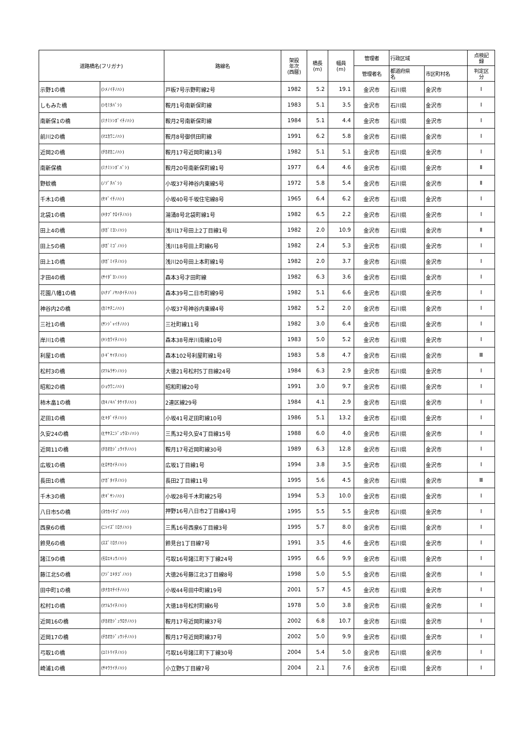| 道路橋名(フリガナ) | | 路線名 | 架設 年次 (西暦) | 橋長 (m) | 幅員 (m) | 管理者 | 行政区域 | | 点検記 録 |
| --- | --- | --- | --- | --- | --- | --- | --- | --- | --- |
| | | | | | | 管理者名 | 都道府県 名 | 市区町村名 | 判定区 分 |
| 示野1の橋 | (ｼﾒﾉｲﾁﾉﾊｼ) | 戸板7号示野町線2号 | 1982 | 5.2 | 19.1 | 金沢市 | 石川県 | 金沢市 | Ⅰ |
| しもみた橋 | (ｼﾓﾐﾀﾊﾞｼ) | 鞍月1号南新保町線 | 1983 | 5.1 | 3.5 | 金沢市 | 石川県 | 金沢市 | Ⅰ |
| 南新保1の橋 | (ﾐﾅﾐｼﾝﾎﾞｲﾁﾉﾊｼ) | 鞍月2号南新保町線 | 1984 | 5.1 | 4.4 | 金沢市 | 石川県 | 金沢市 | Ⅰ |
| 前川2の橋 | (ﾏｴｶﾜﾆﾉﾊｼ) | 鞍月8号御供田町線 | 1991 | 6.2 | 5.8 | 金沢市 | 石川県 | 金沢市 | Ⅰ |
| 近岡2の橋 | (ﾁｶｵｶﾆﾉﾊｼ) | 鞍月17号近岡町線13号 | 1982 | 5.1 | 5.1 | 金沢市 | 石川県 | 金沢市 | Ⅰ |
| 南新保橋 | (ﾐﾅﾐｼﾝﾎﾞﾊﾞｼ) | 鞍月20号南新保町線1号 | 1977 | 6.4 | 4.6 | 金沢市 | 石川県 | 金沢市 | Ⅱ |
| 野蚊橋 | (ﾉｿﾞﾁﾊﾞｼ) | 小坂37号神谷内東線5号 | 1972 | 5.8 | 5.4 | 金沢市 | 石川県 | 金沢市 | Ⅱ |
| 千木1の橋 | (ｾｷﾞｲﾁﾉﾊｼ) | 小坂40号千坂住宅線8号 | 1965 | 6.4 | 6.2 | 金沢市 | 石川県 | 金沢市 | Ⅰ |
| 北袋1の橋 | (ｷﾀﾌﾞｸﾛｲﾁﾉﾊｼ) | 湯涌8号北袋町線1号 | 1982 | 6.5 | 2.2 | 金沢市 | 石川県 | 金沢市 | Ⅰ |
| 田上4の橋 | (ﾀｶﾞﾐﾖﾝﾉﾊｼ) | 浅川17号田上2丁目線1号 | 1982 | 2.0 | 10.9 | 金沢市 | 石川県 | 金沢市 | Ⅱ |
| 田上5の橋 | (ﾀｶﾞﾐｺﾞﾉﾊｼ) | 浅川18号田上町線6号 | 1982 | 2.4 | 5.3 | 金沢市 | 石川県 | 金沢市 | Ⅰ |
| 田上1の橋 | (ﾀｶﾞﾐｲﾁﾉﾊｼ) | 浅川20号田上本町線1号 | 1982 | 2.0 | 3.7 | 金沢市 | 石川県 | 金沢市 | Ⅰ |
| 才田4の橋 | (ｻｲﾀﾞﾖﾝﾉﾊｼ) | 森本3号才田町線 | 1982 | 6.3 | 3.6 | 金沢市 | 石川県 | 金沢市 | Ⅰ |
| 花園八幡1の橋 | (ﾊﾅｿﾞﾉﾔﾊﾀｲﾁﾉﾊｼ) | 森本39号二日市町線9号 | 1982 | 5.1 | 6.6 | 金沢市 | 石川県 | 金沢市 | Ⅰ |
| 神谷内2の橋 | (ｶﾐﾔﾁﾆﾉﾊｼ) | 小坂37号神谷内東線4号 | 1982 | 5.2 | 2.0 | 金沢市 | 石川県 | 金沢市 | Ⅰ |
| 三社1の橋 | (ｻﾝｼﾞｬｲﾁﾉﾊｼ) | 三社町線11号 | 1982 | 3.0 | 6.4 | 金沢市 | 石川県 | 金沢市 | Ⅰ |
| 岸川1の橋 | (ｷｼｶﾜｲﾁﾉﾊｼ) | 森本38号岸川南線10号 | 1983 | 5.0 | 5.2 | 金沢市 | 石川県 | 金沢市 | Ⅰ |
| 利屋1の橋 | (ﾄｷﾞﾔｲﾁﾉﾊｼ) | 森本102号利屋町線1号 | 1983 | 5.8 | 4.7 | 金沢市 | 石川県 | 金沢市 | Ⅲ |
| 松村3の橋 | (ﾏﾂﾑﾗｻﾝﾉﾊｼ) | 大徳21号松村5丁目線24号 | 1984 | 6.3 | 2.9 | 金沢市 | 石川県 | 金沢市 | Ⅰ |
| 昭和2の橋 | (ｼｮｳﾜﾆﾉﾊｼ) | 昭和町線20号 | 1991 | 3.0 | 9.7 | 金沢市 | 石川県 | 金沢市 | Ⅰ |
| 柿木畠1の橋 | (ｶｷﾉｷﾊﾞﾀｹｲﾁﾉﾊｼ) | 2連区線29号 | 1984 | 4.1 | 2.9 | 金沢市 | 石川県 | 金沢市 | Ⅰ |
| 疋田1の橋 | (ﾋｷﾀﾞｲﾁﾉﾊｼ) | 小坂41号疋田町線10号 | 1986 | 5.1 | 13.2 | 金沢市 | 石川県 | 金沢市 | Ⅰ |
| 久安24の橋 | (ﾋｻﾔｽﾆｼﾞｭｳﾖﾝﾉﾊｼ) | 三馬32号久安4丁目線15号 | 1988 | 6.0 | 4.0 | 金沢市 | 石川県 | 金沢市 | Ⅰ |
| 近岡11の橋 | (ﾁｶｵｶｼﾞｭｳｲﾁﾉﾊｼ) | 鞍月17号近岡町線30号 | 1989 | 6.3 | 12.8 | 金沢市 | 石川県 | 金沢市 | Ⅰ |
| 広坂1の橋 | (ﾋﾛｻｶｲﾁﾉﾊｼ) | 広坂1丁目線1号 | 1994 | 3.8 | 3.5 | 金沢市 | 石川県 | 金沢市 | Ⅰ |
| 長田1の橋 | (ﾅｶﾞﾀｲﾁﾉﾊｼ) | 長田2丁目線11号 | 1995 | 5.6 | 4.5 | 金沢市 | 石川県 | 金沢市 | Ⅲ |
| 千木3の橋 | (ｾｷﾞｻﾝﾉﾊｼ) | 小坂28号千木町線25号 | 1994 | 5.3 | 10.0 | 金沢市 | 石川県 | 金沢市 | Ⅰ |
| 八日市5の橋 | (ﾖｳｶｲﾁｺﾞﾉﾊｼ) | 押野16号八日市2丁目線43号 | 1995 | 5.5 | 5.5 | 金沢市 | 石川県 | 金沢市 | Ⅰ |
| 西泉6の橋 | (ﾆｼｲｽﾞﾐﾛｸﾉﾊｼ) | 三馬16号西泉6丁目線3号 | 1995 | 5.7 | 8.0 | 金沢市 | 石川県 | 金沢市 | Ⅰ |
| 鈴見6の橋 | (ｽｽﾞﾐﾛｸﾉﾊｼ) | 鈴見台1丁目線7号 | 1991 | 3.5 | 4.6 | 金沢市 | 石川県 | 金沢市 | Ⅰ |
| 諸江9の橋 | (ﾓﾛｴｷｭｳﾉﾊｼ) | 弓取16号諸江町下丁線24号 | 1995 | 6.6 | 9.9 | 金沢市 | 石川県 | 金沢市 | Ⅰ |
| 藤江北5の橋 | (ﾌｼﾞｴｷﾀｺﾞﾉﾊｼ) | 大徳26号藤江北3丁目線8号 | 1998 | 5.0 | 5.5 | 金沢市 | 石川県 | 金沢市 | Ⅰ |
| 田中町1の橋 | (ﾀﾅｶﾏﾁｲﾁﾉﾊｼ) | 小坂44号田中町線19号 | 2001 | 5.7 | 4.5 | 金沢市 | 石川県 | 金沢市 | Ⅰ |
| 松村1の橋 | (ﾏﾂﾑﾗｲﾁﾉﾊｼ) | 大徳18号松村町線6号 | 1978 | 5.0 | 3.8 | 金沢市 | 石川県 | 金沢市 | Ⅰ |
| 近岡16の橋 | (ﾁｶｵｶｼﾞｭｳﾛｸﾉﾊｼ) | 鞍月17号近岡町線37号 | 2002 | 6.8 | 10.7 | 金沢市 | 石川県 | 金沢市 | Ⅰ |
| 近岡17の橋 | (ﾁｶｵｶｼﾞｭｳｼﾁﾉﾊｼ) | 鞍月17号近岡町線37号 | 2002 | 5.0 | 9.9 | 金沢市 | 石川県 | 金沢市 | Ⅰ |
| 弓取1の橋 | (ﾕﾐﾄﾘｲﾁﾉﾊｼ) | 弓取16号諸江町下丁線30号 | 2004 | 5.4 | 5.0 | 金沢市 | 石川県 | 金沢市 | Ⅰ |
| 崎浦1の橋 | (ｻｷｳﾗｲﾁﾉﾊｼ) | 小立野5丁目線7号 | 2004 | 2.1 | 7.6 | 金沢市 | 石川県 | 金沢市 | Ⅰ |